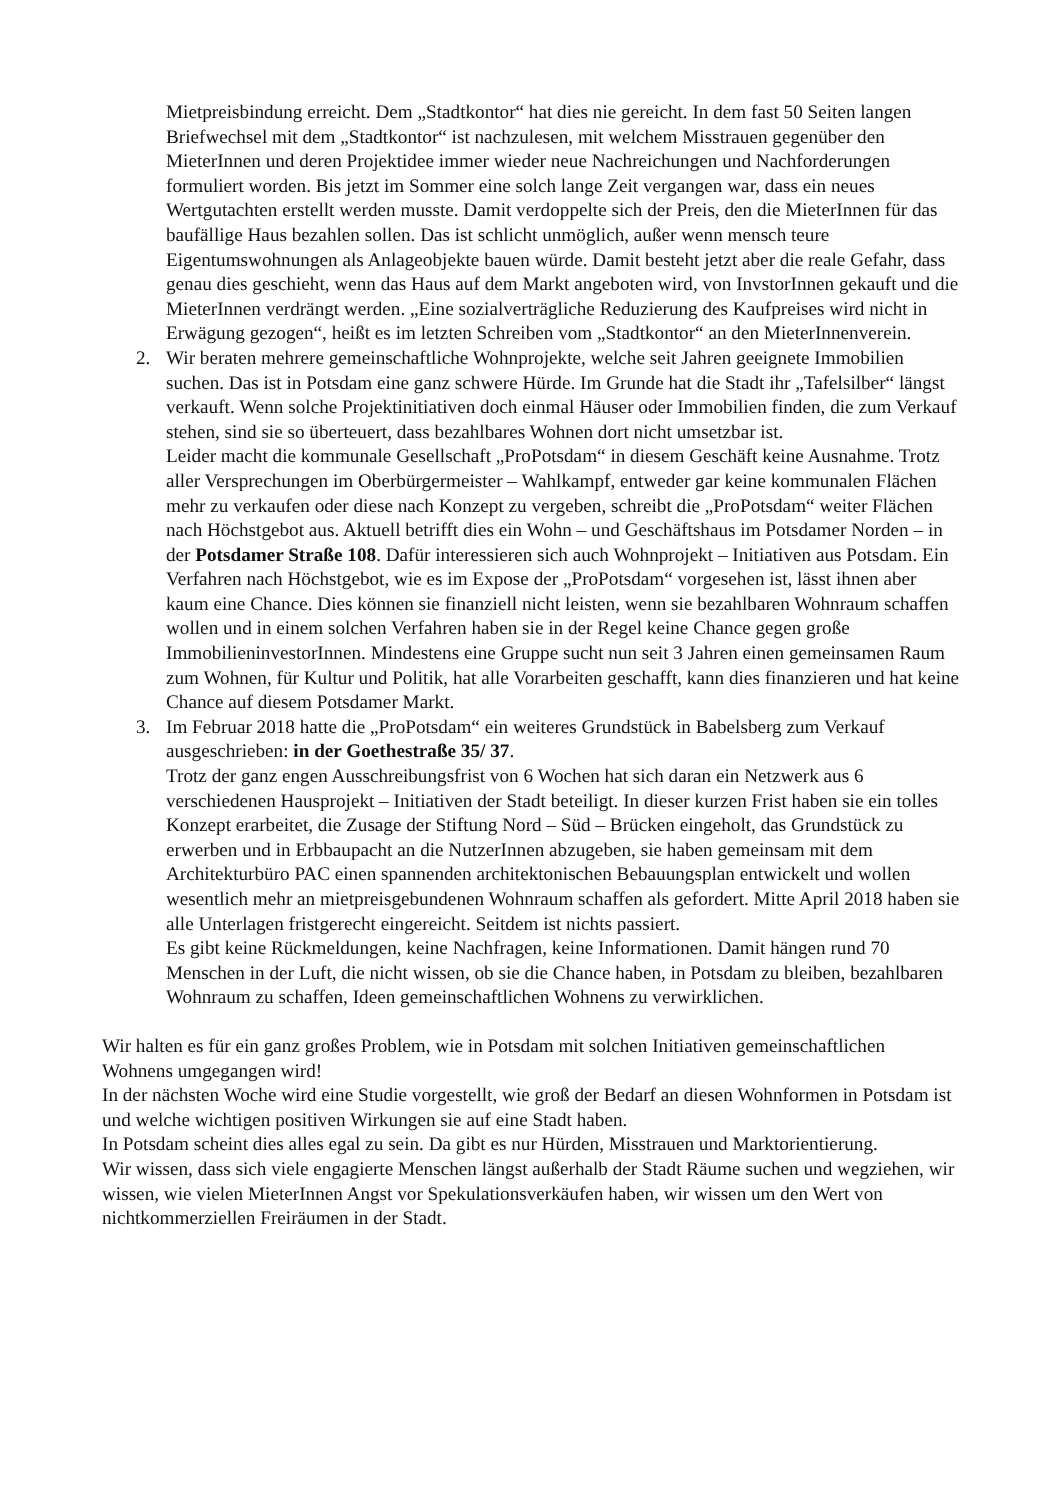Mietpreisbindung erreicht. Dem „Stadtkontor“ hat dies nie gereicht. In dem fast 50 Seiten langen Briefwechsel mit dem „Stadtkontor“ ist nachzulesen, mit welchem Misstrauen gegenüber den MieterInnen und deren Projektidee immer wieder neue Nachreichungen und Nachforderungen formuliert worden. Bis jetzt im Sommer eine solch lange Zeit vergangen war, dass ein neues Wertgutachten erstellt werden musste. Damit verdoppelte sich der Preis, den die MieterInnen für das baufällige Haus bezahlen sollen. Das ist schlicht unmöglich, außer wenn mensch teure Eigentumswohnungen als Anlageobjekte bauen würde. Damit besteht jetzt aber die reale Gefahr, dass genau dies geschieht, wenn das Haus auf dem Markt angeboten wird, von InvstorInnen gekauft und die MieterInnen verdrängt werden. „Eine sozialverträgliche Reduzierung des Kaufpreises wird nicht in Erwägung gezogen“, heißt es im letzten Schreiben vom „Stadtkontor“ an den MieterInnenverein.
2. Wir beraten mehrere gemeinschaftliche Wohnprojekte, welche seit Jahren geeignete Immobilien suchen. Das ist in Potsdam eine ganz schwere Hürde. Im Grunde hat die Stadt ihr „Tafelsilber“ längst verkauft. Wenn solche Projektinitiativen doch einmal Häuser oder Immobilien finden, die zum Verkauf stehen, sind sie so überteuert, dass bezahlbares Wohnen dort nicht umsetzbar ist.
Leider macht die kommunale Gesellschaft „ProPotsdam“ in diesem Geschäft keine Ausnahme. Trotz aller Versprechungen im Oberbürgermeister – Wahlkampf, entweder gar keine kommunalen Flächen mehr zu verkaufen oder diese nach Konzept zu vergeben, schreibt die „ProPotsdam“ weiter Flächen nach Höchstgebot aus. Aktuell betrifft dies ein Wohn – und Geschäftshaus im Potsdamer Norden – in der Potsdamer Straße 108. Dafür interessieren sich auch Wohnprojekt – Initiativen aus Potsdam. Ein Verfahren nach Höchstgebot, wie es im Expose der „ProPotsdam“ vorgesehen ist, lässt ihnen aber kaum eine Chance. Dies können sie finanziell nicht leisten, wenn sie bezahlbaren Wohnraum schaffen wollen und in einem solchen Verfahren haben sie in der Regel keine Chance gegen große ImmobilieninvestorInnen. Mindestens eine Gruppe sucht nun seit 3 Jahren einen gemeinsamen Raum zum Wohnen, für Kultur und Politik, hat alle Vorarbeiten geschafft, kann dies finanzieren und hat keine Chance auf diesem Potsdamer Markt.
3. Im Februar 2018 hatte die „ProPotsdam“ ein weiteres Grundstück in Babelsberg zum Verkauf ausgeschrieben: in der Goethestraße 35/ 37.
Trotz der ganz engen Ausschreibungsfrist von 6 Wochen hat sich daran ein Netzwerk aus 6 verschiedenen Hausprojekt – Initiativen der Stadt beteiligt. In dieser kurzen Frist haben sie ein tolles Konzept erarbeitet, die Zusage der Stiftung Nord – Süd – Brücken eingeholt, das Grundstück zu erwerben und in Erbbaupacht an die NutzerInnen abzugeben, sie haben gemeinsam mit dem Architekturbüro PAC einen spannenden architektonischen Bebauungsplan entwickelt und wollen wesentlich mehr an mietpreisgebundenen Wohnraum schaffen als gefordert. Mitte April 2018 haben sie alle Unterlagen fristgerecht eingereicht. Seitdem ist nichts passiert.
Es gibt keine Rückmeldungen, keine Nachfragen, keine Informationen. Damit hängen rund 70 Menschen in der Luft, die nicht wissen, ob sie die Chance haben, in Potsdam zu bleiben, bezahlbaren Wohnraum zu schaffen, Ideen gemeinschaftlichen Wohnens zu verwirklichen.
Wir halten es für ein ganz großes Problem, wie in Potsdam mit solchen Initiativen gemeinschaftlichen Wohnens umgegangen wird!
In der nächsten Woche wird eine Studie vorgestellt, wie groß der Bedarf an diesen Wohnformen in Potsdam ist und welche wichtigen positiven Wirkungen sie auf eine Stadt haben.
In Potsdam scheint dies alles egal zu sein. Da gibt es nur Hürden, Misstrauen und Marktorientierung.
Wir wissen, dass sich viele engagierte Menschen längst außerhalb der Stadt Räume suchen und wegziehen, wir wissen, wie vielen MieterInnen Angst vor Spekulationsverkäufen haben, wir wissen um den Wert von nichtkommerziellen Freiräumen in der Stadt.